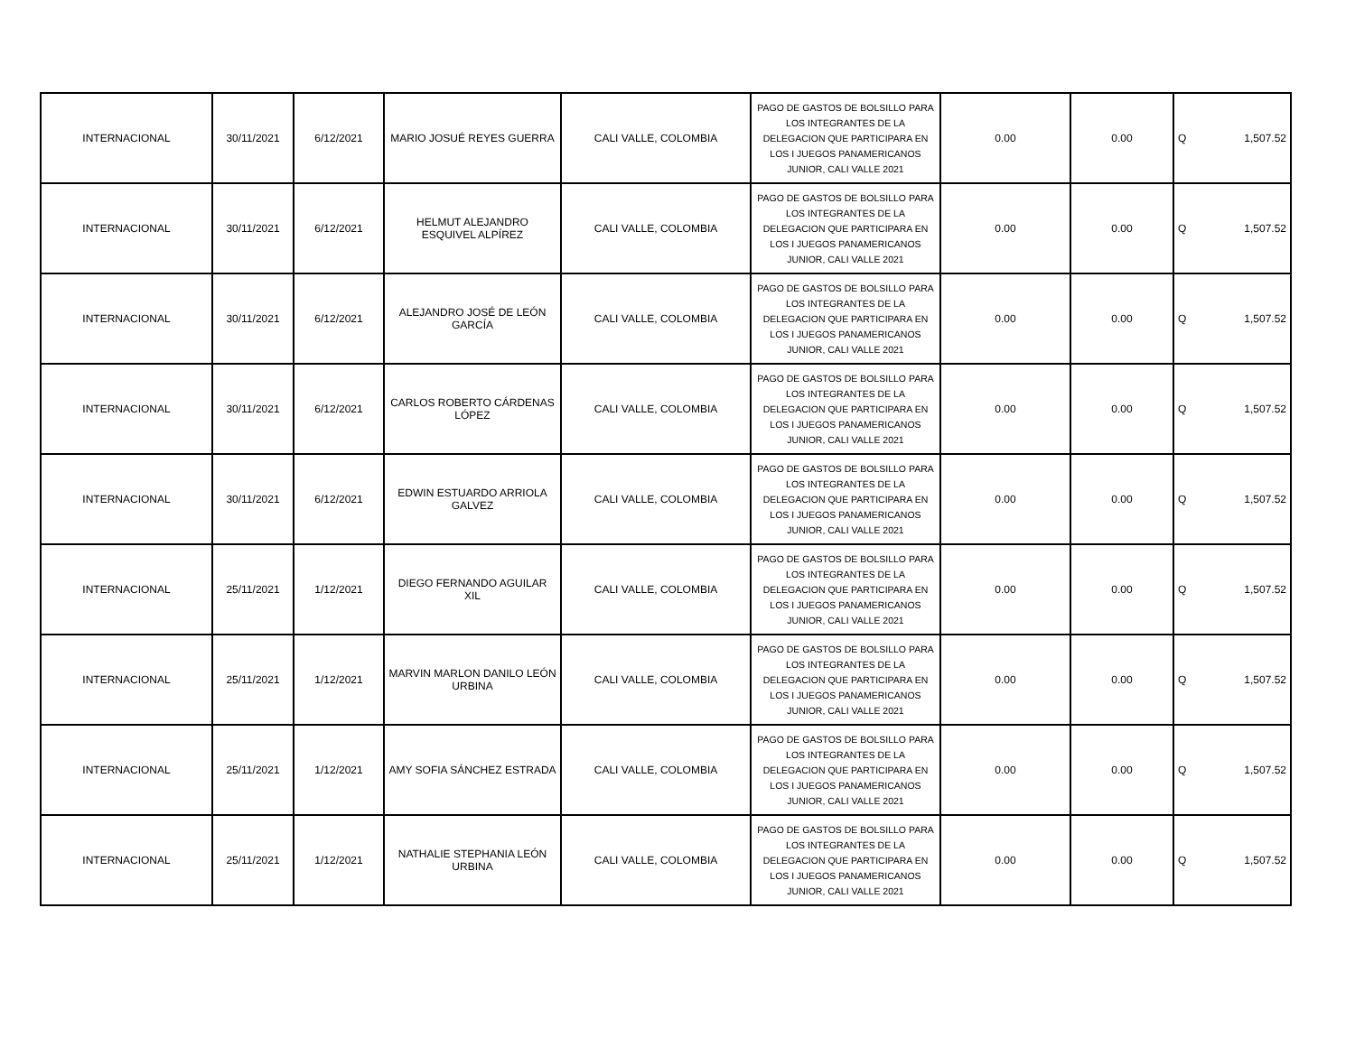| INTERNACIONAL | 30/11/2021 | 6/12/2021 | MARIO JOSUÉ REYES GUERRA | CALI VALLE, COLOMBIA | PAGO DE GASTOS DE BOLSILLO PARA LOS INTEGRANTES DE LA DELEGACION QUE PARTICIPARA EN LOS I JUEGOS PANAMERICANOS JUNIOR, CALI VALLE 2021 | 0.00 | 0.00 | Q 1,507.52 |
| INTERNACIONAL | 30/11/2021 | 6/12/2021 | HELMUT ALEJANDRO ESQUIVEL ALPÍREZ | CALI VALLE, COLOMBIA | PAGO DE GASTOS DE BOLSILLO PARA LOS INTEGRANTES DE LA DELEGACION QUE PARTICIPARA EN LOS I JUEGOS PANAMERICANOS JUNIOR, CALI VALLE 2021 | 0.00 | 0.00 | Q 1,507.52 |
| INTERNACIONAL | 30/11/2021 | 6/12/2021 | ALEJANDRO JOSÉ DE LEÓN GARCÍA | CALI VALLE, COLOMBIA | PAGO DE GASTOS DE BOLSILLO PARA LOS INTEGRANTES DE LA DELEGACION QUE PARTICIPARA EN LOS I JUEGOS PANAMERICANOS JUNIOR, CALI VALLE 2021 | 0.00 | 0.00 | Q 1,507.52 |
| INTERNACIONAL | 30/11/2021 | 6/12/2021 | CARLOS ROBERTO CÁRDENAS LÓPEZ | CALI VALLE, COLOMBIA | PAGO DE GASTOS DE BOLSILLO PARA LOS INTEGRANTES DE LA DELEGACION QUE PARTICIPARA EN LOS I JUEGOS PANAMERICANOS JUNIOR, CALI VALLE 2021 | 0.00 | 0.00 | Q 1,507.52 |
| INTERNACIONAL | 30/11/2021 | 6/12/2021 | EDWIN ESTUARDO ARRIOLA GALVEZ | CALI VALLE, COLOMBIA | PAGO DE GASTOS DE BOLSILLO PARA LOS INTEGRANTES DE LA DELEGACION QUE PARTICIPARA EN LOS I JUEGOS PANAMERICANOS JUNIOR, CALI VALLE 2021 | 0.00 | 0.00 | Q 1,507.52 |
| INTERNACIONAL | 25/11/2021 | 1/12/2021 | DIEGO FERNANDO AGUILAR XIL | CALI VALLE, COLOMBIA | PAGO DE GASTOS DE BOLSILLO PARA LOS INTEGRANTES DE LA DELEGACION QUE PARTICIPARA EN LOS I JUEGOS PANAMERICANOS JUNIOR, CALI VALLE 2021 | 0.00 | 0.00 | Q 1,507.52 |
| INTERNACIONAL | 25/11/2021 | 1/12/2021 | MARVIN MARLON DANILO LEÓN URBINA | CALI VALLE, COLOMBIA | PAGO DE GASTOS DE BOLSILLO PARA LOS INTEGRANTES DE LA DELEGACION QUE PARTICIPARA EN LOS I JUEGOS PANAMERICANOS JUNIOR, CALI VALLE 2021 | 0.00 | 0.00 | Q 1,507.52 |
| INTERNACIONAL | 25/11/2021 | 1/12/2021 | AMY SOFIA SÁNCHEZ ESTRADA | CALI VALLE, COLOMBIA | PAGO DE GASTOS DE BOLSILLO PARA LOS INTEGRANTES DE LA DELEGACION QUE PARTICIPARA EN LOS I JUEGOS PANAMERICANOS JUNIOR, CALI VALLE 2021 | 0.00 | 0.00 | Q 1,507.52 |
| INTERNACIONAL | 25/11/2021 | 1/12/2021 | NATHALIE STEPHANIA LEÓN URBINA | CALI VALLE, COLOMBIA | PAGO DE GASTOS DE BOLSILLO PARA LOS INTEGRANTES DE LA DELEGACION QUE PARTICIPARA EN LOS I JUEGOS PANAMERICANOS JUNIOR, CALI VALLE 2021 | 0.00 | 0.00 | Q 1,507.52 |